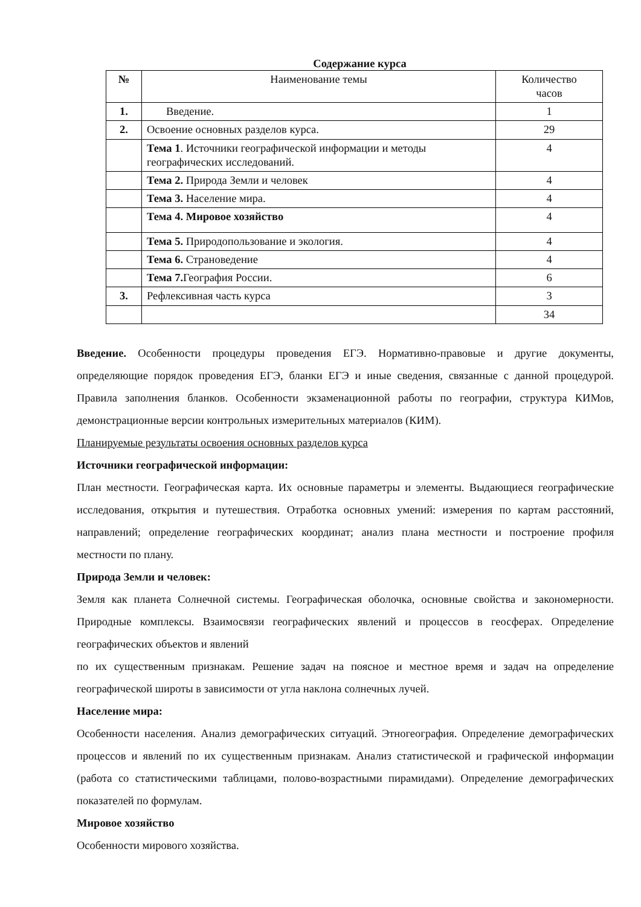Содержание курса
| № | Наименование темы | Количество часов |
| --- | --- | --- |
| 1. | Введение. | 1 |
| 2. | Освоение основных разделов курса. | 29 |
| | Тема 1 . Источники географической информации и методы географических исследований. | 4 |
| | Тема 2. Природа Земли и человек | 4 |
| | Тема 3. Население мира. | 4 |
| | Тема 4. Мировое хозяйство | 4 |
| | Тема 5. Природопользование и экология. | 4 |
| | Тема 6. Страноведение | 4 |
| | Тема 7. География России. | 6 |
| 3. | Рефлексивная часть курса | 3 |
| | | 34 |
Введение. Особенности процедуры проведения ЕГЭ. Нормативно-правовые и другие документы, определяющие порядок проведения ЕГЭ, бланки ЕГЭ и иные сведения, связанные с данной процедурой. Правила заполнения бланков. Особенности экзаменационной работы по географии, структура КИМов, демонстрационные версии контрольных измерительных материалов (КИМ).
Планируемые результаты освоения основных разделов курса
Источники географической информации:
План местности. Географическая карта. Их основные параметры и элементы. Выдающиеся географические исследования, открытия и путешествия. Отработка основных умений: измерения по картам расстояний, направлений; определение географических координат; анализ плана местности и построение профиля местности по плану.
Природа Земли и человек:
Земля как планета Солнечной системы. Географическая оболочка, основные свойства и закономерности. Природные комплексы. Взаимосвязи географических явлений и процессов в геосферах. Определение географических объектов и явлений
по их существенным признакам. Решение задач на поясное и местное время и задач на определение географической широты в зависимости от угла наклона солнечных лучей.
Население мира:
Особенности населения. Анализ демографических ситуаций. Этногеография. Определение демографических процессов и явлений по их существенным признакам. Анализ статистической и графической информации (работа со статистическими таблицами, полово-возрастными пирамидами). Определение демографических показателей по формулам.
Мировое хозяйство
Особенности мирового хозяйства.